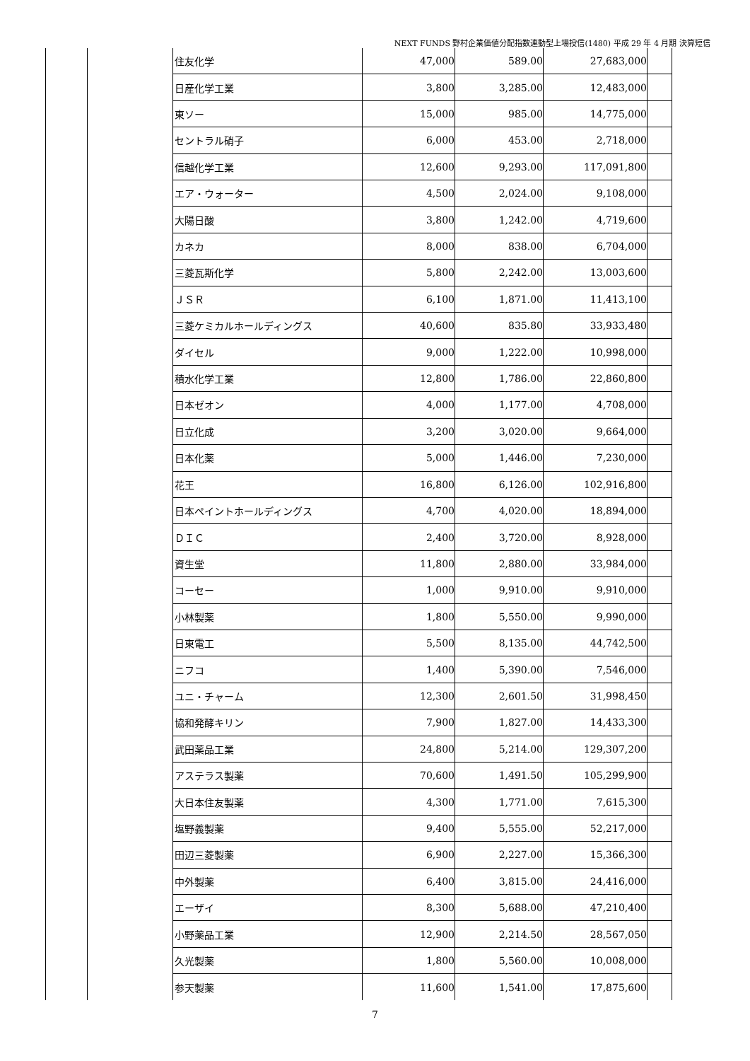NEXT FUNDS 野村企業価値分配指数連動型上場投信(1480) 平成 29 年 4 月期 決算短信
| 住友化学 | 47,000 | 589.00 | 27,683,000 | |
| 日産化学工業 | 3,800 | 3,285.00 | 12,483,000 | |
| 東ソー | 15,000 | 985.00 | 14,775,000 | |
| セントラル硝子 | 6,000 | 453.00 | 2,718,000 | |
| 信越化学工業 | 12,600 | 9,293.00 | 117,091,800 | |
| エア・ウォーター | 4,500 | 2,024.00 | 9,108,000 | |
| 大陽日酸 | 3,800 | 1,242.00 | 4,719,600 | |
| カネカ | 8,000 | 838.00 | 6,704,000 | |
| 三菱瓦斯化学 | 5,800 | 2,242.00 | 13,003,600 | |
| ＪＳＲ | 6,100 | 1,871.00 | 11,413,100 | |
| 三菱ケミカルホールディングス | 40,600 | 835.80 | 33,933,480 | |
| ダイセル | 9,000 | 1,222.00 | 10,998,000 | |
| 積水化学工業 | 12,800 | 1,786.00 | 22,860,800 | |
| 日本ゼオン | 4,000 | 1,177.00 | 4,708,000 | |
| 日立化成 | 3,200 | 3,020.00 | 9,664,000 | |
| 日本化薬 | 5,000 | 1,446.00 | 7,230,000 | |
| 花王 | 16,800 | 6,126.00 | 102,916,800 | |
| 日本ペイントホールディングス | 4,700 | 4,020.00 | 18,894,000 | |
| ＤＩＣ | 2,400 | 3,720.00 | 8,928,000 | |
| 資生堂 | 11,800 | 2,880.00 | 33,984,000 | |
| コーセー | 1,000 | 9,910.00 | 9,910,000 | |
| 小林製薬 | 1,800 | 5,550.00 | 9,990,000 | |
| 日東電工 | 5,500 | 8,135.00 | 44,742,500 | |
| ニフコ | 1,400 | 5,390.00 | 7,546,000 | |
| ユニ・チャーム | 12,300 | 2,601.50 | 31,998,450 | |
| 協和発酵キリン | 7,900 | 1,827.00 | 14,433,300 | |
| 武田薬品工業 | 24,800 | 5,214.00 | 129,307,200 | |
| アステラス製薬 | 70,600 | 1,491.50 | 105,299,900 | |
| 大日本住友製薬 | 4,300 | 1,771.00 | 7,615,300 | |
| 塩野義製薬 | 9,400 | 5,555.00 | 52,217,000 | |
| 田辺三菱製薬 | 6,900 | 2,227.00 | 15,366,300 | |
| 中外製薬 | 6,400 | 3,815.00 | 24,416,000 | |
| エーザイ | 8,300 | 5,688.00 | 47,210,400 | |
| 小野薬品工業 | 12,900 | 2,214.50 | 28,567,050 | |
| 久光製薬 | 1,800 | 5,560.00 | 10,008,000 | |
| 参天製薬 | 11,600 | 1,541.00 | 17,875,600 | |
7